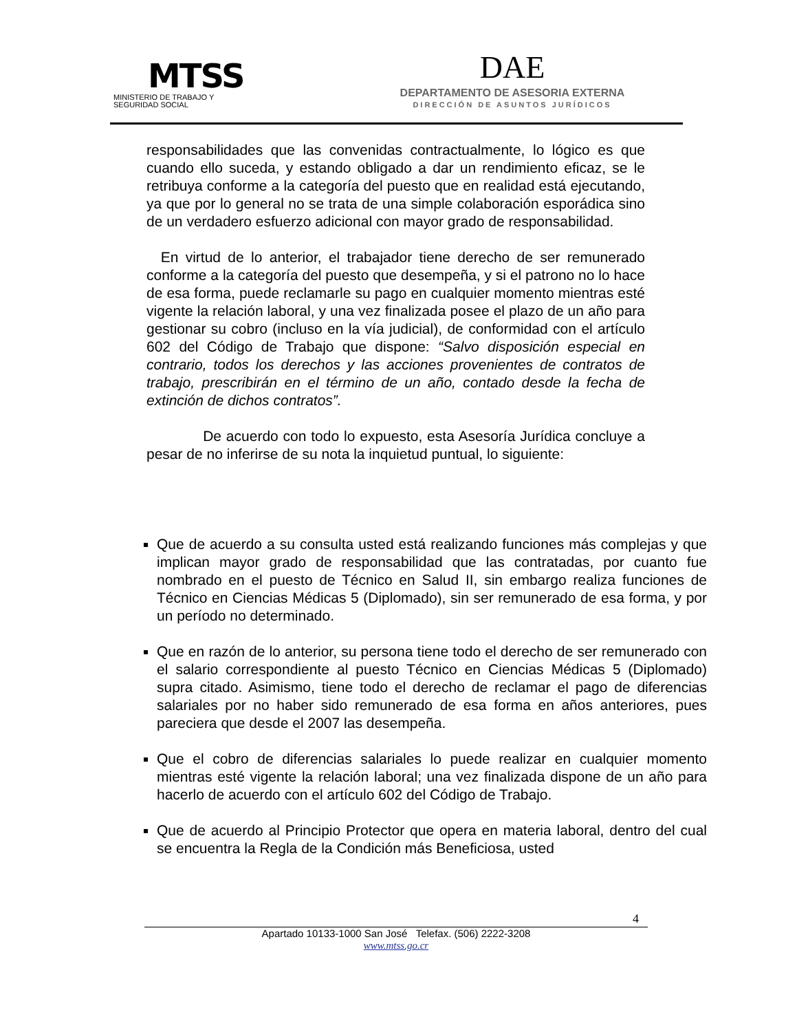MTSS
MINISTERIO DE TRABAJO Y
SEGURIDAD SOCIAL
DAE
DEPARTAMENTO DE ASESORIA EXTERNA
DIRECCIÓN DE ASUNTOS JURÍDICOS
responsabilidades que las convenidas contractualmente, lo lógico es que cuando ello suceda, y estando obligado a dar un rendimiento eficaz, se le retribuya conforme a la categoría del puesto que en realidad está ejecutando, ya que por lo general no se trata de una simple colaboración esporádica sino de un verdadero esfuerzo adicional con mayor grado de responsabilidad.
En virtud de lo anterior, el trabajador tiene derecho de ser remunerado conforme a la categoría del puesto que desempeña, y si el patrono no lo hace de esa forma, puede reclamarle su pago en cualquier momento mientras esté vigente la relación laboral, y una vez finalizada posee el plazo de un año para gestionar su cobro (incluso en la vía judicial), de conformidad con el artículo 602 del Código de Trabajo que dispone: “Salvo disposición especial en contrario, todos los derechos y las acciones provenientes de contratos de trabajo, prescribirán en el término de un año, contado desde la fecha de extinción de dichos contratos”.
De acuerdo con todo lo expuesto, esta Asesoría Jurídica concluye a pesar de no inferirse de su nota la inquietud puntual, lo siguiente:
Que de acuerdo a su consulta usted está realizando funciones más complejas y que implican mayor grado de responsabilidad que las contratadas, por cuanto fue nombrado en el puesto de Técnico en Salud II, sin embargo realiza funciones de Técnico en Ciencias Médicas 5 (Diplomado), sin ser remunerado de esa forma, y por un período no determinado.
Que en razón de lo anterior, su persona tiene todo el derecho de ser remunerado con el salario correspondiente al puesto Técnico en Ciencias Médicas 5 (Diplomado) supra citado. Asimismo, tiene todo el derecho de reclamar el pago de diferencias salariales por no haber sido remunerado de esa forma en años anteriores, pues pareciera que desde el 2007 las desempeña.
Que el cobro de diferencias salariales lo puede realizar en cualquier momento mientras esté vigente la relación laboral; una vez finalizada dispone de un año para hacerlo de acuerdo con el artículo 602 del Código de Trabajo.
Que de acuerdo al Principio Protector que opera en materia laboral, dentro del cual se encuentra la Regla de la Condición más Beneficiosa, usted
4
Apartado 10133-1000 San José Telefax. (506) 2222-3208
www.mtss.go.cr